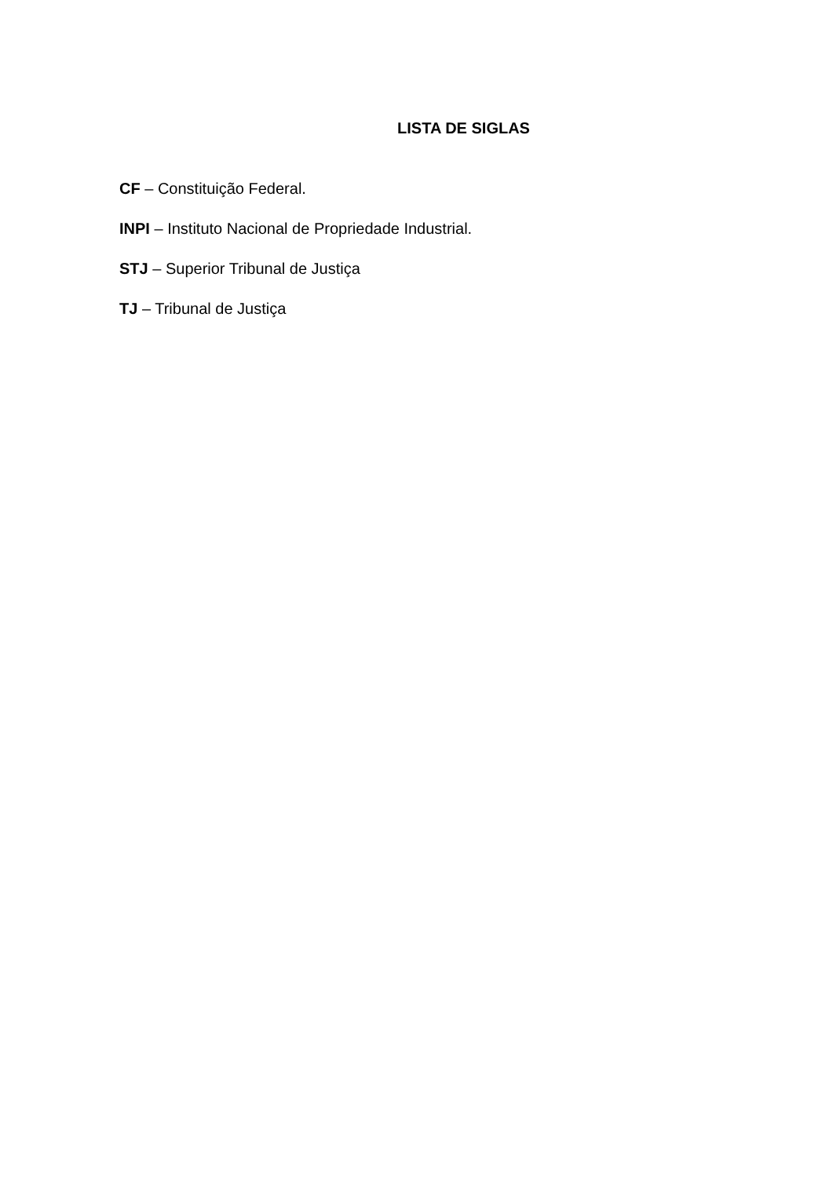LISTA DE SIGLAS
CF – Constituição Federal.
INPI – Instituto Nacional de Propriedade Industrial.
STJ – Superior Tribunal de Justiça
TJ – Tribunal de Justiça